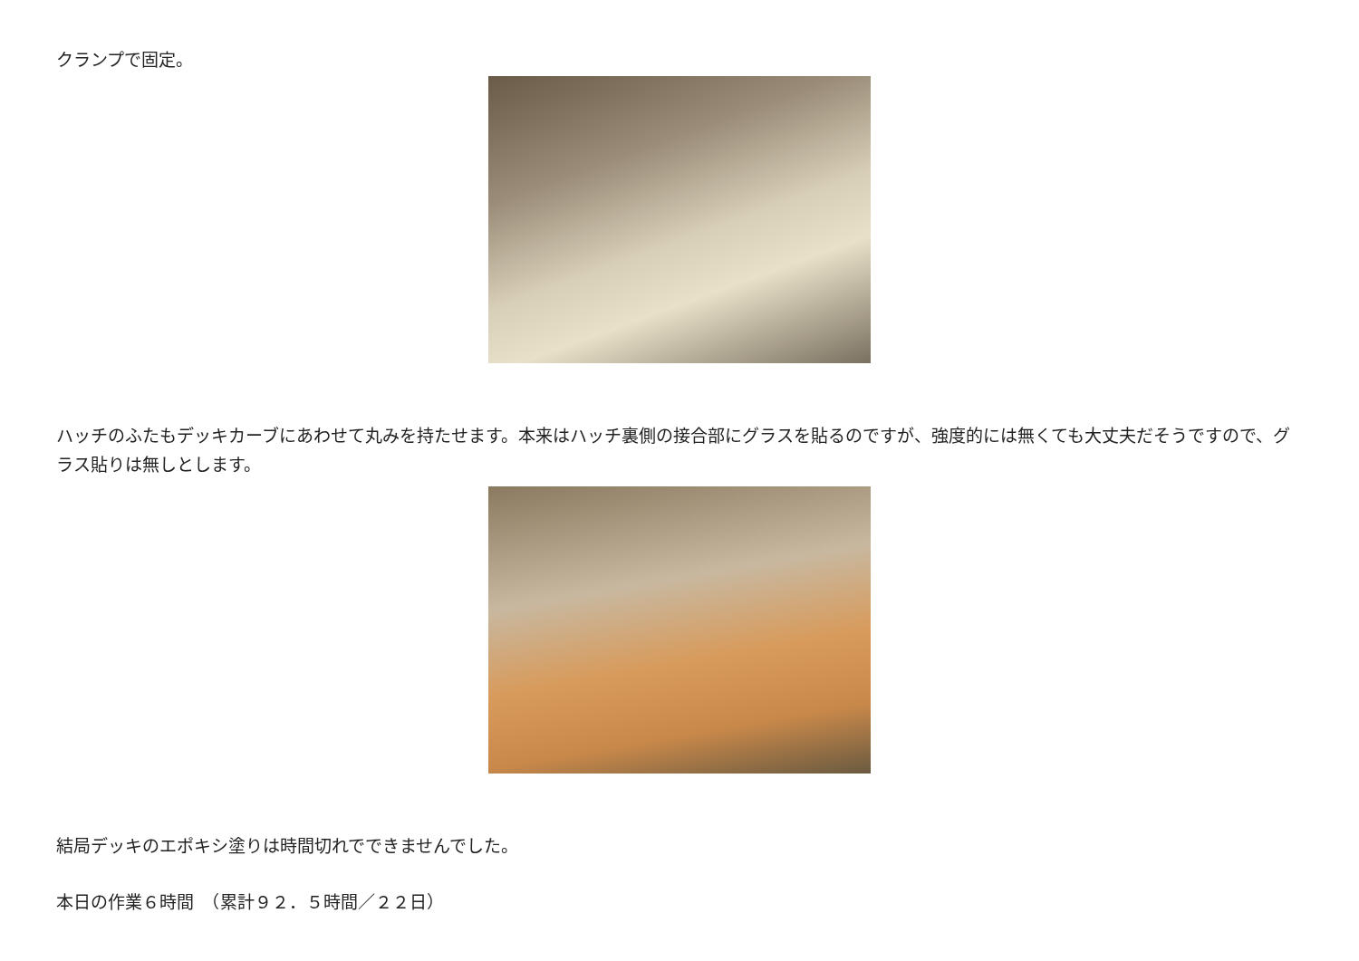クランプで固定。
ハッチのふたもデッキカーブにあわせて丸みを持たせます。本来はハッチ裏側の接合部にグラスを貼るのですが、強度的には無くても大丈夫だそうですので、グラス貼りは無しとします。
結局デッキのエポキシ塗りは時間切れでできませんでした。
本日の作業６時間　（累計９２．５時間／２２日）